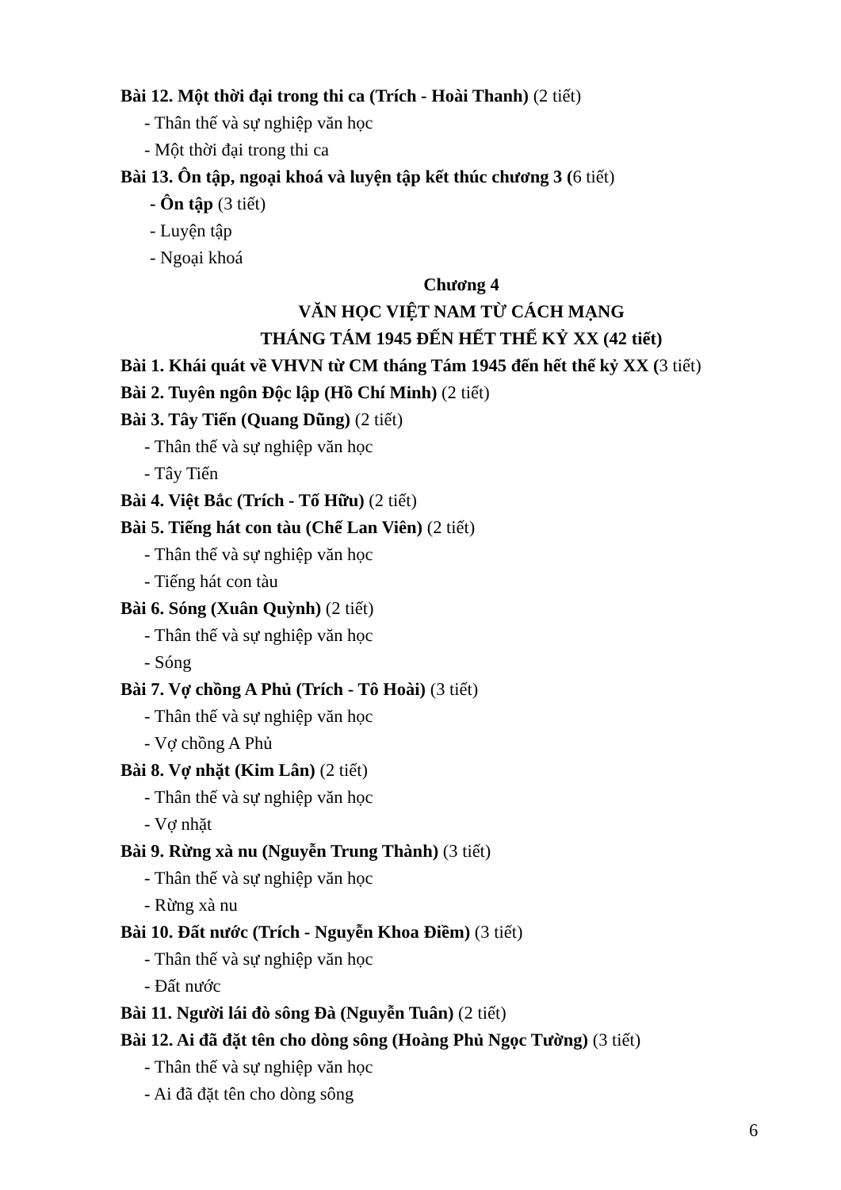Bài 12. Một thời đại trong thi ca (Trích - Hoài Thanh) (2 tiết)
- Thân thế và sự nghiệp văn học
- Một thời đại trong thi ca
Bài 13. Ôn tập, ngoại khoá và luyện tập kết thúc chương 3 (6 tiết)
- Ôn tập (3 tiết)
- Luyện tập
- Ngoại khoá
Chương 4
VĂN HỌC VIỆT NAM TỪ CÁCH MẠNG
THÁNG TÁM 1945 ĐẾN HẾT THẾ KỶ XX (42 tiết)
Bài 1. Khái quát về VHVN từ CM tháng Tám 1945 đến hết thế kỷ XX (3 tiết)
Bài 2. Tuyên ngôn Độc lập (Hồ Chí Minh) (2 tiết)
Bài 3. Tây Tiến (Quang Dũng) (2 tiết)
- Thân thế và sự nghiệp văn học
- Tây Tiến
Bài 4. Việt Bắc (Trích - Tố Hữu) (2 tiết)
Bài 5. Tiếng hát con tàu (Chế Lan Viên) (2 tiết)
- Thân thế và sự nghiệp văn học
- Tiếng hát con tàu
Bài 6. Sóng (Xuân Quỳnh) (2 tiết)
- Thân thế và sự nghiệp văn học
- Sóng
Bài 7. Vợ chồng A Phủ (Trích - Tô Hoài) (3 tiết)
- Thân thế và sự nghiệp văn học
- Vợ chồng A Phủ
Bài 8. Vợ nhặt (Kim Lân) (2 tiết)
- Thân thế và sự nghiệp văn học
- Vợ nhặt
Bài 9. Rừng xà nu (Nguyễn Trung Thành) (3 tiết)
- Thân thế và sự nghiệp văn học
- Rừng xà nu
Bài 10. Đất nước (Trích - Nguyễn Khoa Điềm) (3 tiết)
- Thân thế và sự nghiệp văn học
- Đất nước
Bài 11. Người lái đò sông Đà (Nguyễn Tuân) (2 tiết)
Bài 12. Ai đã đặt tên cho dòng sông (Hoàng Phủ Ngọc Tường) (3 tiết)
- Thân thế và sự nghiệp văn học
- Ai đã đặt tên cho dòng sông
6